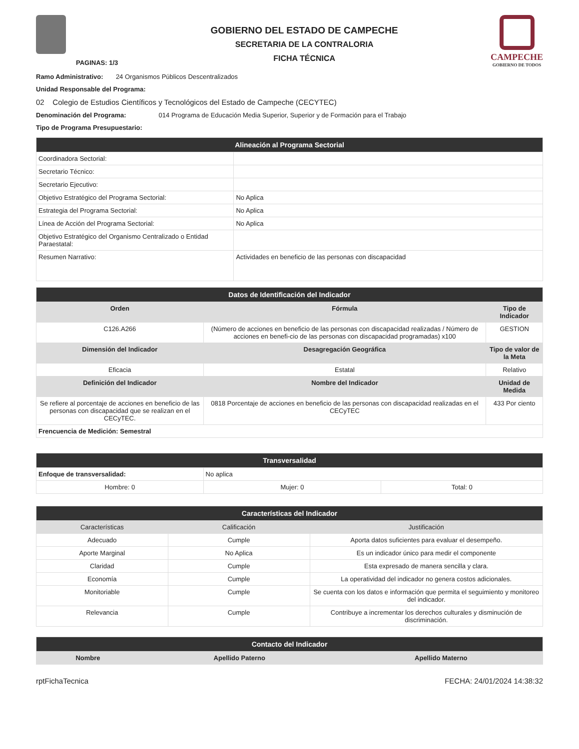PAGINAS: 1/3
GOBIERNO DEL ESTADO DE CAMPECHE
SECRETARIA DE LA CONTRALORIA
FICHA TÉCNICA
CAMPECHE
GOBIERNO DE TODOS
Ramo Administrativo: 24 Organismos Públicos Descentralizados
Unidad Responsable del Programa:
02 Colegio de Estudios Científicos y Tecnológicos del Estado de Campeche (CECYTEC)
Denominación del Programa: 014 Programa de Educación Media Superior, Superior y de Formación para el Trabajo
Tipo de Programa Presupuestario:
| Alineación al Programa Sectorial | |
| Coordinadora Sectorial: | |
| Secretario Técnico: | |
| Secretario Ejecutivo: | |
| Objetivo Estratégico del Programa Sectorial: | No Aplica |
| Estrategia del Programa Sectorial: | No Aplica |
| Línea de Acción del Programa Sectorial: | No Aplica |
| Objetivo Estratégico del Organismo Centralizado o Entidad Paraestatal: | |
| Resumen Narrativo: | Actividades en beneficio de las personas con discapacidad |
| Datos de Identificación del Indicador | | |
| Orden | Fórmula | Tipo de Indicador |
| C126.A266 | (Número de acciones en beneficio de las personas con discapacidad realizadas / Número de acciones en benefi-cio de las personas con discapacidad programadas) x100 | GESTION |
| Dimensión del Indicador | Desagregación Geográfica | Tipo de valor de la Meta |
| Eficacia | Estatal | Relativo |
| Definición del Indicador | Nombre del Indicador | Unidad de Medida |
| Se refiere al porcentaje de acciones en beneficio de las personas con discapacidad que se realizan en el CECyTEC. | 0818 Porcentaje de acciones en beneficio de las personas con discapacidad realizadas en el CECyTEC | 433 Por ciento |
| Frencuencia de Medición: Semestral | | |
| Transversalidad | | |
| Enfoque de transversalidad: | No aplica | |
| Hombre: 0 | Mujer: 0 | Total: 0 |
| Características del Indicador | | |
| Características | Calificación | Justificación |
| Adecuado | Cumple | Aporta datos suficientes para evaluar el desempeño. |
| Aporte Marginal | No Aplica | Es un indicador único para medir el componente |
| Claridad | Cumple | Esta expresado de manera sencilla y clara. |
| Economía | Cumple | La operatividad del indicador no genera costos adicionales. |
| Monitoriable | Cumple | Se cuenta con los datos e información que permita el seguimiento y monitoreo del indicador. |
| Relevancia | Cumple | Contribuye a incrementar los derechos culturales y disminución de discriminación. |
| Contacto del Indicador | | |
| Nombre | Apellido Paterno | Apellido Materno |
rptFichaTecnica FECHA: 24/01/2024 14:38:32